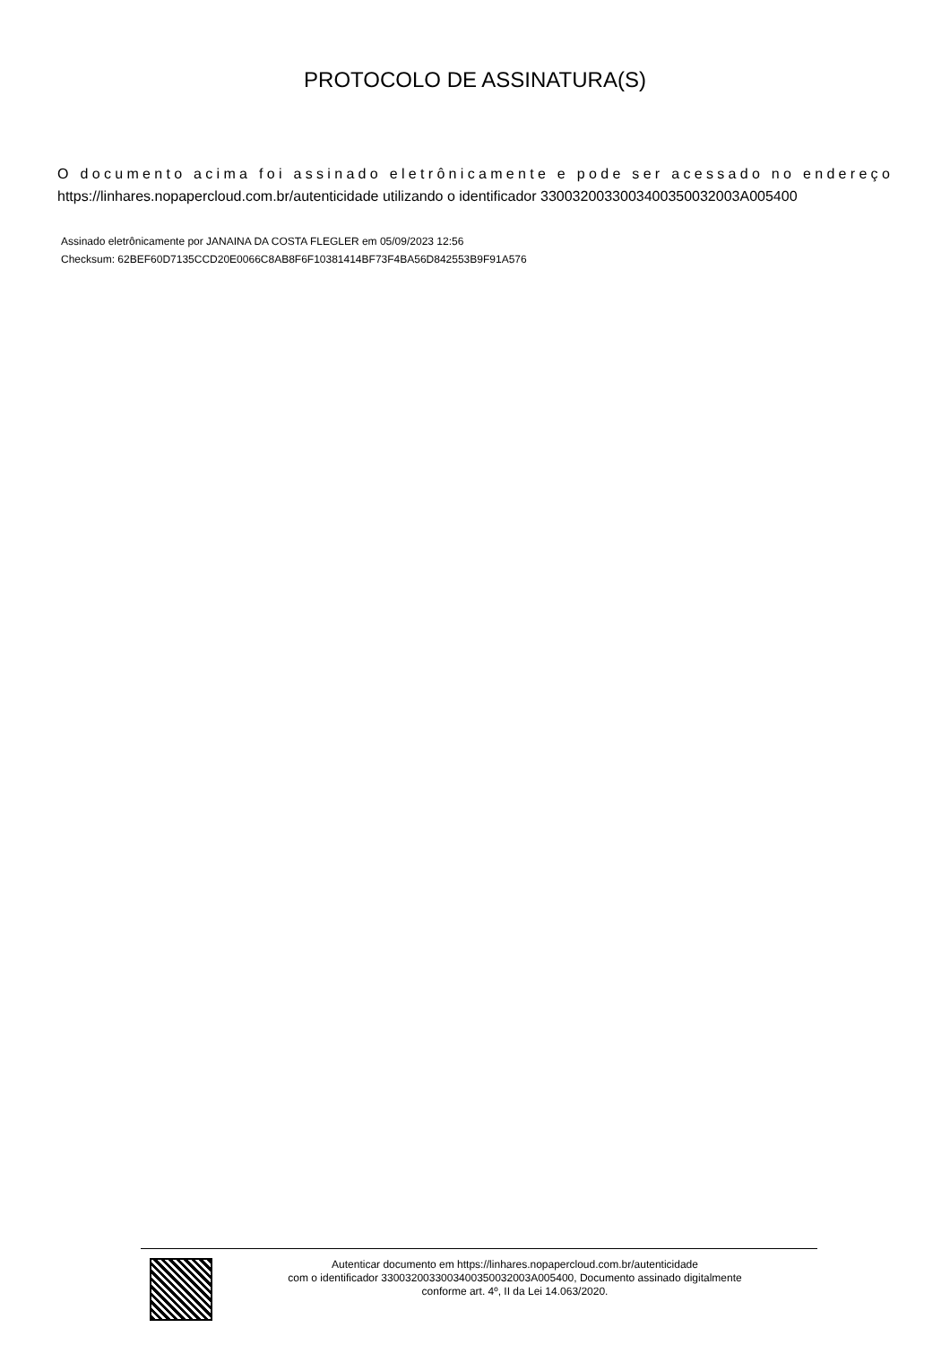PROTOCOLO DE ASSINATURA(S)
O documento acima foi assinado eletrônicamente e pode ser acessado no endereço
https://linhares.nopapercloud.com.br/autenticidade utilizando o identificador 330032003300340035003200​3A005400
Assinado eletrônicamente por JANAINA DA COSTA FLEGLER em 05/09/2023 12:56
Checksum: 62BEF60D7135CCD20E0066C8AB8F6F10381414BF73F4BA56D842553B9F91A576
Autenticar documento em https://linhares.nopapercloud.com.br/autenticidade
com o identificador 3300320033003400350032003A005400, Documento assinado digitalmente
conforme art. 4º, II da Lei 14.063/2020.